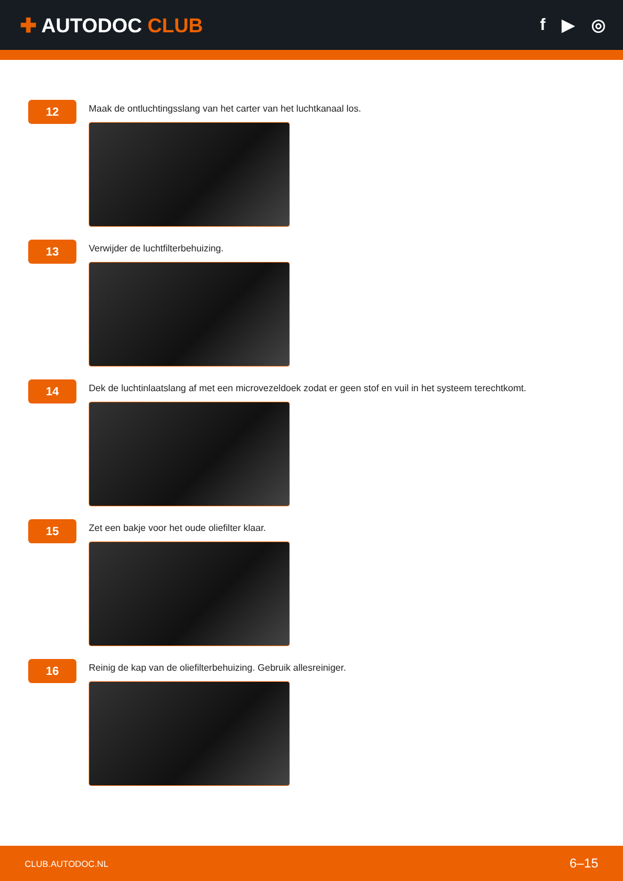✚ AUTODOC CLUB
f ▶ ◎
12
Maak de ontluchtingsslang van het carter van het luchtkanaal los.
13
Verwijder de luchtfilterbehuizing.
14
Dek de luchtinlaatslang af met een microvezeldoek zodat er geen stof en vuil in het systeem terechtkomt.
15
Zet een bakje voor het oude oliefilter klaar.
16
Reinig de kap van de oliefilterbehuizing. Gebruik allesreiniger.
CLUB.AUTODOC.NL 6–15